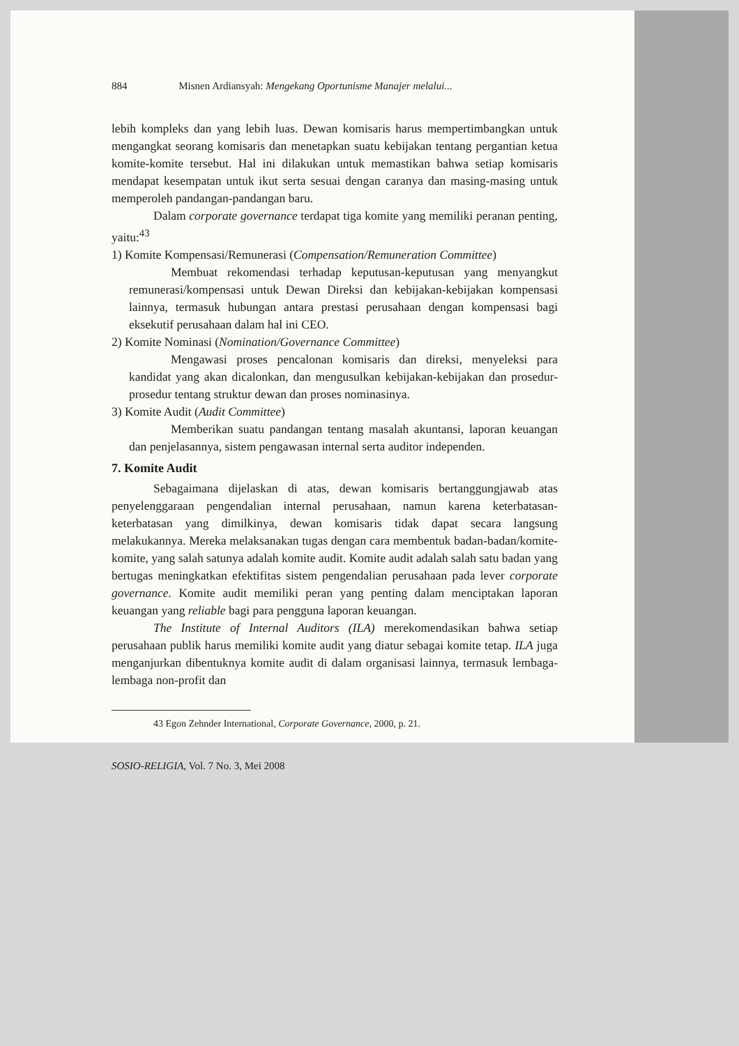884 Misnen Ardiansyah: Mengekang Oportunisme Manajer melalui...
lebih kompleks dan yang lebih luas. Dewan komisaris harus mempertimbangkan untuk mengangkat seorang komisaris dan menetapkan suatu kebijakan tentang pergantian ketua komite-komite tersebut. Hal ini dilakukan untuk memastikan bahwa setiap komisaris mendapat kesempatan untuk ikut serta sesuai dengan caranya dan masing-masing untuk memperoleh pandangan-pandangan baru.
Dalam corporate governance terdapat tiga komite yang memiliki peranan penting, yaitu:<sup>43</sup>
1) Komite Kompensasi/Remunerasi (Compensation/Remuneration Committee)
Membuat rekomendasi terhadap keputusan-keputusan yang menyangkut remunerasi/kompensasi untuk Dewan Direksi dan kebijakan-kebijakan kompensasi lainnya, termasuk hubungan antara prestasi perusahaan dengan kompensasi bagi eksekutif perusahaan dalam hal ini CEO.
2) Komite Nominasi (Nomination/Governance Committee)
Mengawasi proses pencalonan komisaris dan direksi, menyeleksi para kandidat yang akan dicalonkan, dan mengusulkan kebijakan-kebijakan dan prosedur-prosedur tentang struktur dewan dan proses nominasinya.
3) Komite Audit (Audit Committee)
Memberikan suatu pandangan tentang masalah akuntansi, laporan keuangan dan penjelasannya, sistem pengawasan internal serta auditor independen.
7. Komite Audit
Sebagaimana dijelaskan di atas, dewan komisaris bertanggungjawab atas penyelenggaraan pengendalian internal perusahaan, namun karena keterbatasan-keterbatasan yang dimilkinya, dewan komisaris tidak dapat secara langsung melakukannya. Mereka melaksanakan tugas dengan cara membentuk badan-badan/komite-komite, yang salah satunya adalah komite audit. Komite audit adalah salah satu badan yang bertugas meningkatkan efektifitas sistem pengendalian perusahaan pada lever corporate governance. Komite audit memiliki peran yang penting dalam menciptakan laporan keuangan yang reliable bagi para pengguna laporan keuangan.
The Institute of Internal Auditors (ILA) merekomendasikan bahwa setiap perusahaan publik harus memiliki komite audit yang diatur sebagai komite tetap. ILA juga menganjurkan dibentuknya komite audit di dalam organisasi lainnya, termasuk lembaga-lembaga non-profit dan
43 Egon Zehnder International, Corporate Governance, 2000, p. 21.
SOSIO-RELIGIA, Vol. 7 No. 3, Mei 2008